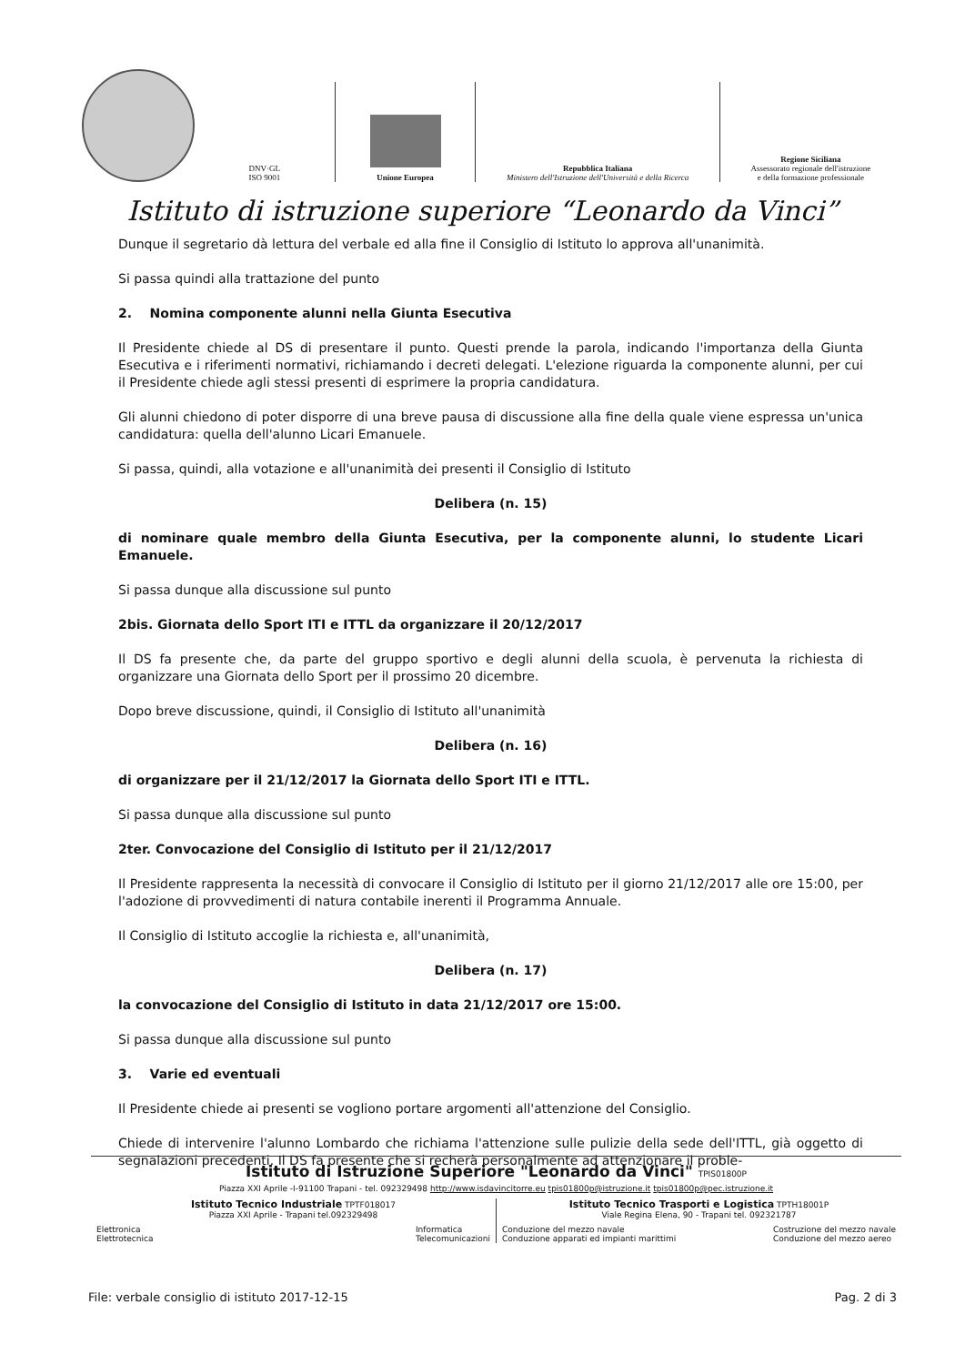DNV·GL
ISO 9001
Unione Europea
Repubblica Italiana
Ministero dell'Istruzione dell'Università e della Ricerca
Regione Siciliana
Assessorato regionale dell'istruzione
e della formazione professionale
Istituto di istruzione superiore “Leonardo da Vinci”
Dunque il segretario dà lettura del verbale ed alla fine il Consiglio di Istituto lo approva all'unanimità.
Si passa quindi alla trattazione del punto
2. Nomina componente alunni nella Giunta Esecutiva
Il Presidente chiede al DS di presentare il punto. Questi prende la parola, indicando l'importanza della Giunta Esecutiva e i riferimenti normativi, richiamando i decreti delegati. L'elezione riguarda la componente alunni, per cui il Presidente chiede agli stessi presenti di esprimere la propria candidatura.
Gli alunni chiedono di poter disporre di una breve pausa di discussione alla fine della quale viene espressa un'unica candidatura: quella dell'alunno Licari Emanuele.
Si passa, quindi, alla votazione e all'unanimità dei presenti il Consiglio di Istituto
Delibera (n. 15)
di nominare quale membro della Giunta Esecutiva, per la componente alunni, lo studente Licari Emanuele.
Si passa dunque alla discussione sul punto
2bis. Giornata dello Sport ITI e ITTL da organizzare il 20/12/2017
Il DS fa presente che, da parte del gruppo sportivo e degli alunni della scuola, è pervenuta la richiesta di organizzare una Giornata dello Sport per il prossimo 20 dicembre.
Dopo breve discussione, quindi, il Consiglio di Istituto all'unanimità
Delibera (n. 16)
di organizzare per il 21/12/2017 la Giornata dello Sport ITI e ITTL.
Si passa dunque alla discussione sul punto
2ter. Convocazione del Consiglio di Istituto per il 21/12/2017
Il Presidente rappresenta la necessità di convocare il Consiglio di Istituto per il giorno 21/12/2017 alle ore 15:00, per l'adozione di provvedimenti di natura contabile inerenti il Programma Annuale.
Il Consiglio di Istituto accoglie la richiesta e, all'unanimità,
Delibera (n. 17)
la convocazione del Consiglio di Istituto in data 21/12/2017 ore 15:00.
Si passa dunque alla discussione sul punto
3. Varie ed eventuali
Il Presidente chiede ai presenti se vogliono portare argomenti all'attenzione del Consiglio.
Chiede di intervenire l'alunno Lombardo che richiama l'attenzione sulle pulizie della sede dell'ITTL, già oggetto di segnalazioni precedenti. Il DS fa presente che si recherà personalmente ad attenzionare il proble-
Istituto di Istruzione Superiore "Leonardo da Vinci" TPIS01800P
Piazza XXI Aprile -I-91100 Trapani - tel. 092329498 http://www.isdavincitorre.eu tpis01800p@istruzione.it tpis01800p@pec.istruzione.it
Istituto Tecnico Industriale TPTF018017
Piazza XXI Aprile - Trapani tel.092329498
Elettronica
Elettrotecnica Informatica
Telecomunicazioni
Istituto Tecnico Trasporti e Logistica TPTH18001P
Viale Regina Elena, 90 - Trapani tel. 092321787
Conduzione del mezzo navale
Conduzione apparati ed impianti marittimi Costruzione del mezzo navale
Conduzione del mezzo aereo
File: verbale consiglio di istituto 2017-12-15 Pag. 2 di 3